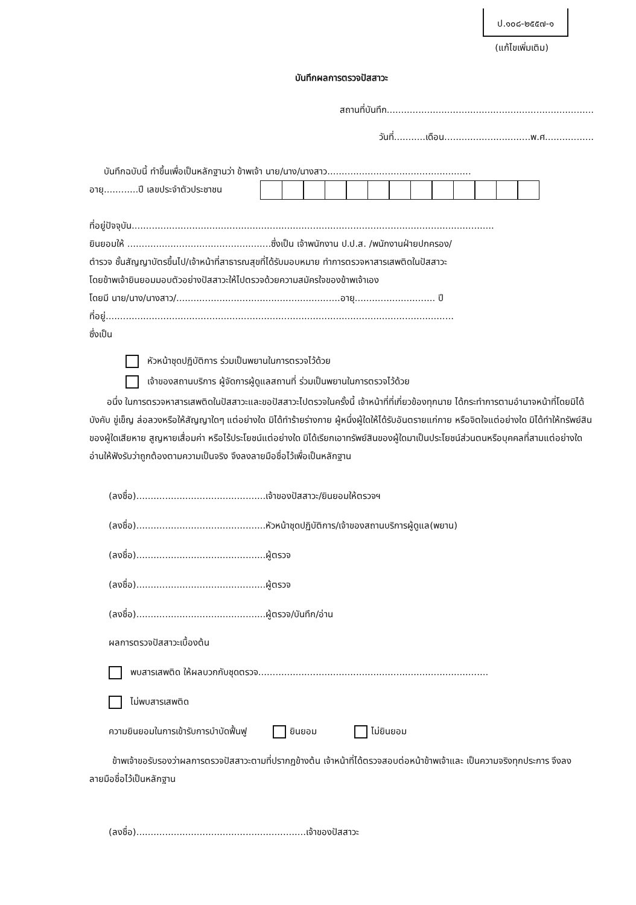ป.๑๐๘-๒๕๕๗-๑
(แก้ไขเพิ่มเติม)
บันทึกผลการตรวจปัสสาวะ
สถานที่บันทึก........................................................................
วันที่...........เดือน..............................พ.ศ.................
บันทึกฉบับนี้ ทำขึ้นเพื่อเป็นหลักฐานว่า ข้าพเจ้า นาย/นาง/นางสาว..................................................
อายุ............ปี เลขประจำตัวประชาชน
ที่อยู่ปัจจุบัน..............................................................................................................................
ยินยอมให้ ..................................................ซึ่งเป็น เจ้าพนักงาน ป.ป.ส. /พนักงานฝ่ายปกครอง/
ตำรวจ ชั้นสัญญาบัตรขึ้นไป/เจ้าหน้าที่สาธารณสุขที่ได้รับมอบหมาย ทำการตรวจหาสารเสพติดในปัสสาวะ
โดยข้าพเจ้ายินยอมมอบตัวอย่างปัสสาวะให้ไปตรวจด้วยความสมัครใจของข้าพเจ้าเอง
โดยมี นาย/นาง/นางสาว/.........................................................อายุ............................ ปี
ที่อยู่.........................................................................................................................
ซึ่งเป็น
หัวหน้าชุดปฏิบัติการ ร่วมเป็นพยานในการตรวจไว้ด้วย
เจ้าของสถานบริการ ผู้จัดการผู้ดูแลสถานที่ ร่วมเป็นพยานในการตรวจไว้ด้วย
อนึ่ง ในการตรวจหาสารเสพติดในปัสสาวะและขอปัสสาวะไปตรวจในครั้งนี้ เจ้าหน้าที่ที่เกี่ยวข้องทุกนาย ได้กระทำการตามอำนาจหน้าที่โดยมิได้บังคับ ขู่เข็ญ ล่อลวงหรือให้สัญญาใดๆ แต่อย่างใด มิได้ทำร้ายร่างกาย ผู้หนึ่งผู้ใดให้ได้รับอันตรายแก่กาย หรือจิตใจแต่อย่างใด มิได้ทำให้ทรัพย์สินของผู้ใดเสียหาย สูญหายเสื่อมค่า หรือไร้ประโยชน์แต่อย่างใด มิได้เรียกเอาทรัพย์สินของผู้ใดมาเป็นประโยชน์ส่วนตนหรือบุคคลที่สามแต่อย่างใด อ่านให้ฟังรับว่าถูกต้องตามความเป็นจริง จึงลงลายมือชื่อไว้เพื่อเป็นหลักฐาน
(ลงชื่อ).............................................เจ้าของปัสสาวะ/ยินยอมให้ตรวจฯ
(ลงชื่อ).............................................หัวหน้าชุดปฏิบัติการ/เจ้าของสถานบริการผู้ดูแล(พยาน)
(ลงชื่อ).............................................ผู้ตรวจ
(ลงชื่อ).............................................ผู้ตรวจ
(ลงชื่อ).............................................ผู้ตรวจ/บันทึก/อ่าน
ผลการตรวจปัสสาวะเบื้องต้น
พบสารเสพติด ให้ผลบวกกับชุดตรวจ................................................................................
ไม่พบสารเสพติด
ความยินยอมในการเข้ารับการบำบัดฟื้นฟู ยินยอม ไม่ยินยอม
ข้าพเจ้าขอรับรองว่าผลการตรวจปัสสาวะตามที่ปรากฏข้างต้น เจ้าหน้าที่ได้ตรวจสอบต่อหน้าข้าพเจ้าและ เป็นความจริงทุกประการ จึงลงลายมือชื่อไว้เป็นหลักฐาน
(ลงชื่อ)...........................................................เจ้าของปัสสาวะ